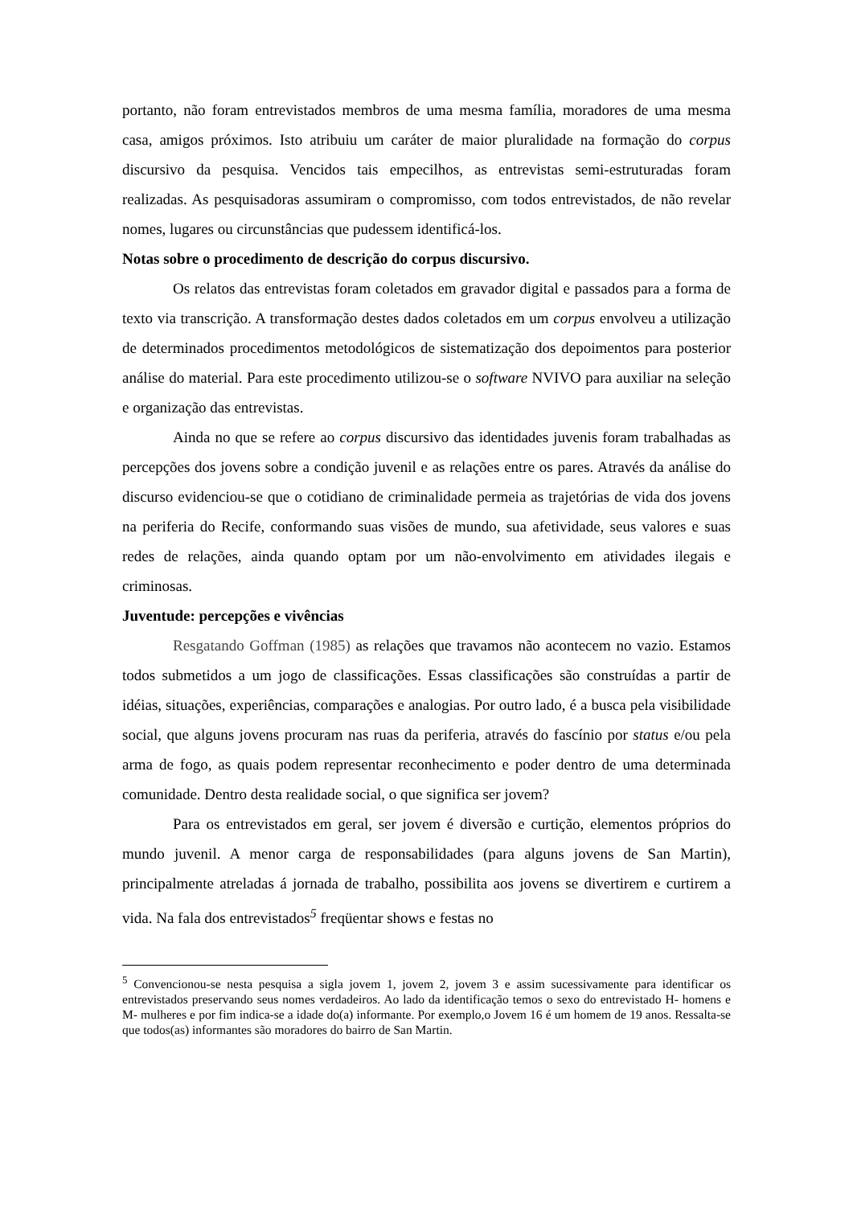portanto, não foram entrevistados membros de uma mesma família, moradores de uma mesma casa, amigos próximos. Isto atribuiu um caráter de maior pluralidade na formação do corpus discursivo da pesquisa. Vencidos tais empecilhos, as entrevistas semi-estruturadas foram realizadas. As pesquisadoras assumiram o compromisso, com todos entrevistados, de não revelar nomes, lugares ou circunstâncias que pudessem identificá-los.
Notas sobre o procedimento de descrição do corpus discursivo.
Os relatos das entrevistas foram coletados em gravador digital e passados para a forma de texto via transcrição. A transformação destes dados coletados em um corpus envolveu a utilização de determinados procedimentos metodológicos de sistematização dos depoimentos para posterior análise do material. Para este procedimento utilizou-se o software NVIVO para auxiliar na seleção e organização das entrevistas.
Ainda no que se refere ao corpus discursivo das identidades juvenis foram trabalhadas as percepções dos jovens sobre a condição juvenil e as relações entre os pares. Através da análise do discurso evidenciou-se que o cotidiano de criminalidade permeia as trajetórias de vida dos jovens na periferia do Recife, conformando suas visões de mundo, sua afetividade, seus valores e suas redes de relações, ainda quando optam por um não-envolvimento em atividades ilegais e criminosas.
Juventude: percepções e vivências
Resgatando Goffman (1985) as relações que travamos não acontecem no vazio. Estamos todos submetidos a um jogo de classificações. Essas classificações são construídas a partir de idéias, situações, experiências, comparações e analogias. Por outro lado, é a busca pela visibilidade social, que alguns jovens procuram nas ruas da periferia, através do fascínio por status e/ou pela arma de fogo, as quais podem representar reconhecimento e poder dentro de uma determinada comunidade. Dentro desta realidade social, o que significa ser jovem?
Para os entrevistados em geral, ser jovem é diversão e curtição, elementos próprios do mundo juvenil. A menor carga de responsabilidades (para alguns jovens de San Martin), principalmente atreladas á jornada de trabalho, possibilita aos jovens se divertirem e curtirem a vida. Na fala dos entrevistados<sup>5</sup> freqüentar shows e festas no
<sup>5</sup> Convencionou-se nesta pesquisa a sigla jovem 1, jovem 2, jovem 3 e assim sucessivamente para identificar os entrevistados preservando seus nomes verdadeiros. Ao lado da identificação temos o sexo do entrevistado H- homens e M- mulheres e por fim indica-se a idade do(a) informante. Por exemplo,o Jovem 16 é um homem de 19 anos. Ressalta-se que todos(as) informantes são moradores do bairro de San Martin.